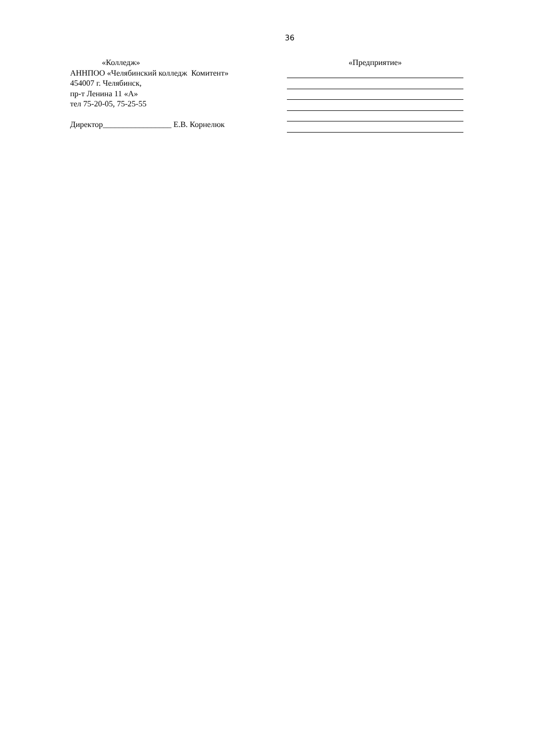36
«Колледж»
АННПОО «Челябинский колледж Комитент»
454007 г. Челябинск,
пр-т Ленина 11 «А»
тел 75-20-05, 75-25-55
Директор_________________ Е.В. Корнелюк
«Предприятие»